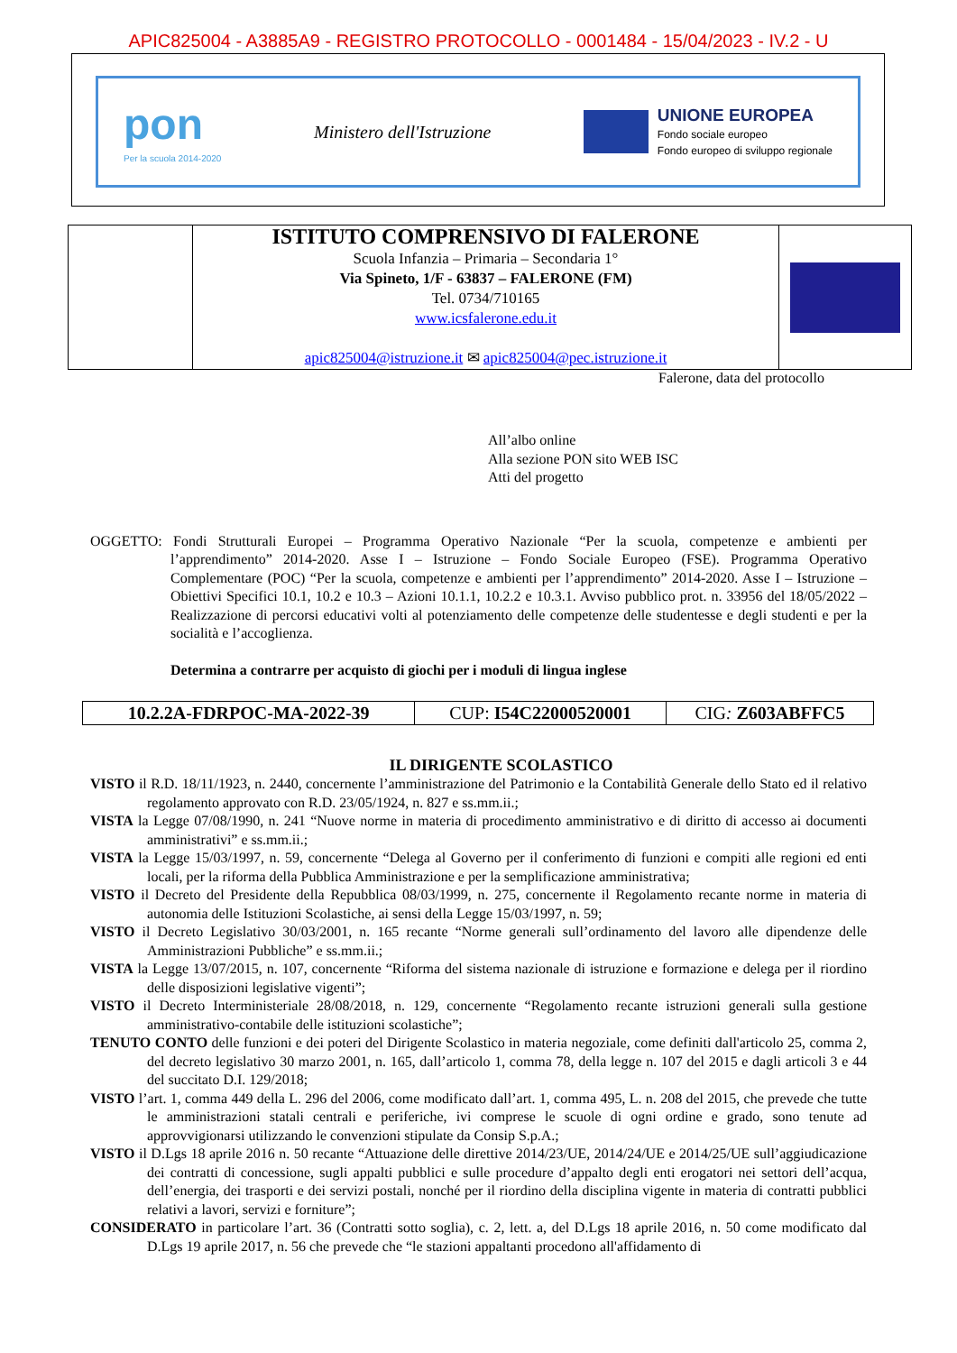APIC825004 - A3885A9 - REGISTRO PROTOCOLLO - 0001484 - 15/04/2023 - IV.2 - U
pon
Per la scuola 2014-2020
Ministero dell'Istruzione
UNIONE EUROPEA
Fondo sociale europeo
Fondo europeo di sviluppo regionale
| | ISTITUTO COMPRENSIVO DI FALERONE Scuola Infanzia – Primaria – Secondaria 1° Via Spineto, 1/F - 63837 – FALERONE (FM) Tel. 0734/710165 www.icsfalerone.edu.it apic825004@istruzione.it ✉ apic825004@pec.istruzione.it | |
Falerone, data del protocollo
All’albo online
Alla sezione PON sito WEB ISC
Atti del progetto
OGGETTO: Fondi Strutturali Europei – Programma Operativo Nazionale “Per la scuola, competenze e ambienti per l’apprendimento” 2014-2020. Asse I – Istruzione – Fondo Sociale Europeo (FSE). Programma Operativo Complementare (POC) “Per la scuola, competenze e ambienti per l’apprendimento” 2014-2020. Asse I – Istruzione – Obiettivi Specifici 10.1, 10.2 e 10.3 – Azioni 10.1.1, 10.2.2 e 10.3.1. Avviso pubblico prot. n. 33956 del 18/05/2022 – Realizzazione di percorsi educativi volti al potenziamento delle competenze delle studentesse e degli studenti e per la socialità e l’accoglienza.
Determina a contrarre per acquisto di giochi per i moduli di lingua inglese
| 10.2.2A-FDRPOC-MA-2022-39 | CUP: I54C22000520001 | CIG : Z603ABFFC5 |
IL DIRIGENTE SCOLASTICO
VISTO il R.D. 18/11/1923, n. 2440, concernente l’amministrazione del Patrimonio e la Contabilità Generale dello Stato ed il relativo regolamento approvato con R.D. 23/05/1924, n. 827 e ss.mm.ii.;
VISTA la Legge 07/08/1990, n. 241 “Nuove norme in materia di procedimento amministrativo e di diritto di accesso ai documenti amministrativi” e ss.mm.ii.;
VISTA la Legge 15/03/1997, n. 59, concernente “Delega al Governo per il conferimento di funzioni e compiti alle regioni ed enti locali, per la riforma della Pubblica Amministrazione e per la semplificazione amministrativa;
VISTO il Decreto del Presidente della Repubblica 08/03/1999, n. 275, concernente il Regolamento recante norme in materia di autonomia delle Istituzioni Scolastiche, ai sensi della Legge 15/03/1997, n. 59;
VISTO il Decreto Legislativo 30/03/2001, n. 165 recante “Norme generali sull’ordinamento del lavoro alle dipendenze delle Amministrazioni Pubbliche” e ss.mm.ii.;
VISTA la Legge 13/07/2015, n. 107, concernente “Riforma del sistema nazionale di istruzione e formazione e delega per il riordino delle disposizioni legislative vigenti”;
VISTO il Decreto Interministeriale 28/08/2018, n. 129, concernente “Regolamento recante istruzioni generali sulla gestione amministrativo-contabile delle istituzioni scolastiche”;
TENUTO CONTO delle funzioni e dei poteri del Dirigente Scolastico in materia negoziale, come definiti dall'articolo 25, comma 2, del decreto legislativo 30 marzo 2001, n. 165, dall’articolo 1, comma 78, della legge n. 107 del 2015 e dagli articoli 3 e 44 del succitato D.I. 129/2018;
VISTO l’art. 1, comma 449 della L. 296 del 2006, come modificato dall’art. 1, comma 495, L. n. 208 del 2015, che prevede che tutte le amministrazioni statali centrali e periferiche, ivi comprese le scuole di ogni ordine e grado, sono tenute ad approvvigionarsi utilizzando le convenzioni stipulate da Consip S.p.A.;
VISTO il D.Lgs 18 aprile 2016 n. 50 recante “Attuazione delle direttive 2014/23/UE, 2014/24/UE e 2014/25/UE sull’aggiudicazione dei contratti di concessione, sugli appalti pubblici e sulle procedure d’appalto degli enti erogatori nei settori dell’acqua, dell’energia, dei trasporti e dei servizi postali, nonché per il riordino della disciplina vigente in materia di contratti pubblici relativi a lavori, servizi e forniture”;
CONSIDERATO in particolare l’art. 36 (Contratti sotto soglia), c. 2, lett. a, del D.Lgs 18 aprile 2016, n. 50 come modificato dal D.Lgs 19 aprile 2017, n. 56 che prevede che “le stazioni appaltanti procedono all'affidamento di